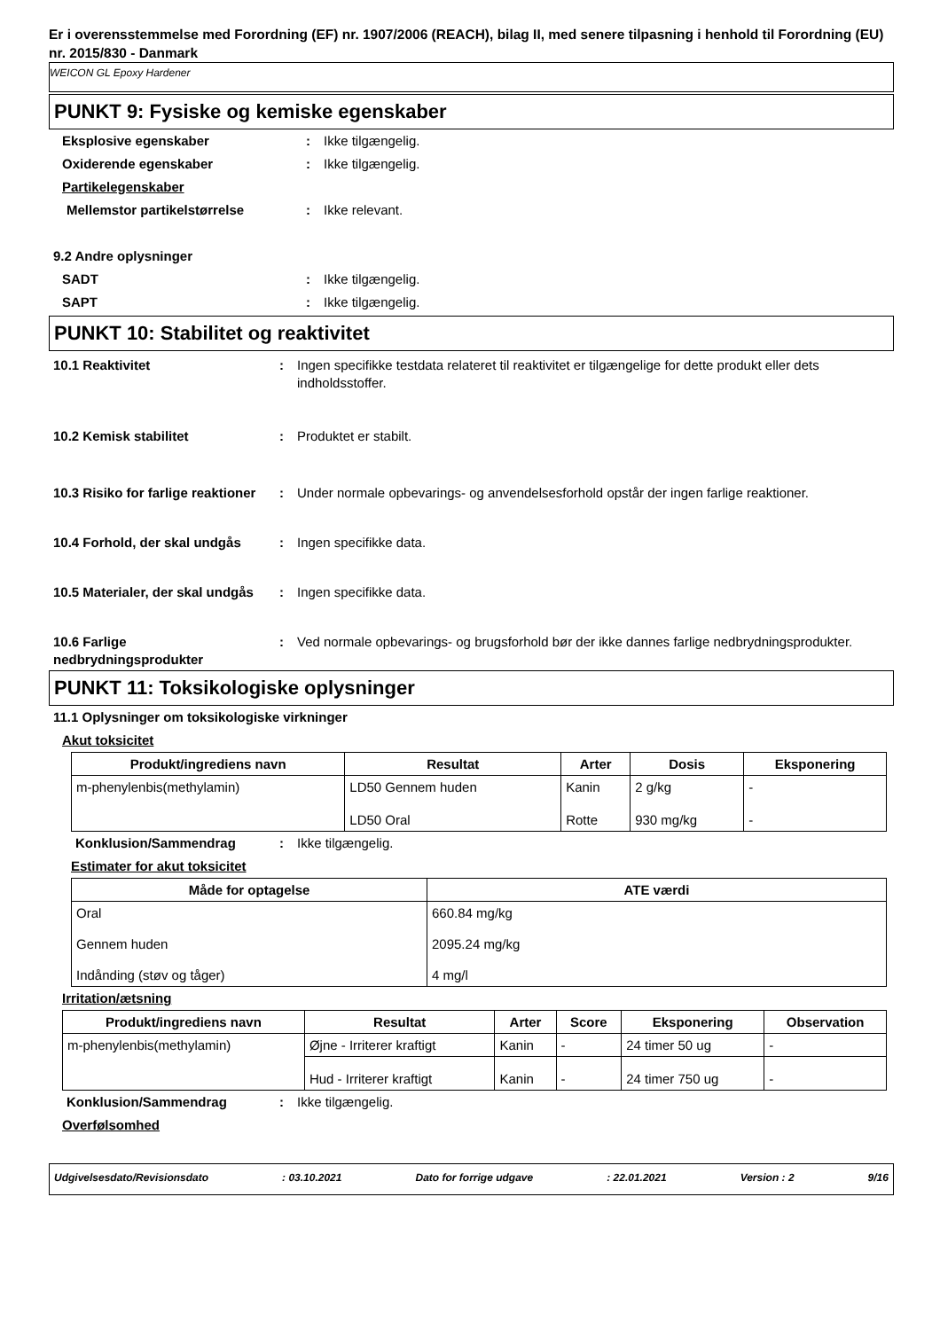Er i overensstemmelse med Forordning (EF) nr. 1907/2006 (REACH), bilag II, med senere tilpasning i henhold til Forordning (EU) nr. 2015/830 - Danmark
WEICON GL Epoxy Hardener
PUNKT 9: Fysiske og kemiske egenskaber
Eksplosive egenskaber: Ikke tilgængelig.
Oxiderende egenskaber: Ikke tilgængelig.
Partikelegenskaber
Mellemstor partikelstørrelse: Ikke relevant.
9.2 Andre oplysninger
SADT: Ikke tilgængelig.
SAPT: Ikke tilgængelig.
PUNKT 10: Stabilitet og reaktivitet
10.1 Reaktivitet: Ingen specifikke testdata relateret til reaktivitet er tilgængelige for dette produkt eller dets indholdsstoffer.
10.2 Kemisk stabilitet: Produktet er stabilt.
10.3 Risiko for farlige reaktioner: Under normale opbevarings- og anvendelsesforhold opstår der ingen farlige reaktioner.
10.4 Forhold, der skal undgås: Ingen specifikke data.
10.5 Materialer, der skal undgås: Ingen specifikke data.
10.6 Farlige nedbrydningsprodukter: Ved normale opbevarings- og brugsforhold bør der ikke dannes farlige nedbrydningsprodukter.
PUNKT 11: Toksikologiske oplysninger
11.1 Oplysninger om toksikologiske virkninger
Akut toksicitet
| Produkt/ingrediens navn | Resultat | Arter | Dosis | Eksponering |
| --- | --- | --- | --- | --- |
| m-phenylenbis(methylamin) | LD50 Gennem huden | Kanin | 2 g/kg | - |
| | LD50 Oral | Rotte | 930 mg/kg | - |
Konklusion/Sammendrag: Ikke tilgængelig.
Estimater for akut toksicitet
| Måde for optagelse | ATE værdi |
| --- | --- |
| Oral | 660.84 mg/kg |
| Gennem huden | 2095.24 mg/kg |
| Indånding (støv og tåger) | 4 mg/l |
Irritation/ætsning
| Produkt/ingrediens navn | Resultat | Arter | Score | Eksponering | Observation |
| --- | --- | --- | --- | --- | --- |
| m-phenylenbis(methylamin) | Øjne - Irriterer kraftigt | Kanin | - | 24 timer 50 ug | - |
| | Hud - Irriterer kraftigt | Kanin | - | 24 timer 750 ug | - |
Konklusion/Sammendrag: Ikke tilgængelig.
Overfølsomhed
Udgivelsesdato/Revisionsdato: 03.10.2021 Dato for forrige udgave: 22.01.2021 Version : 2 9/16